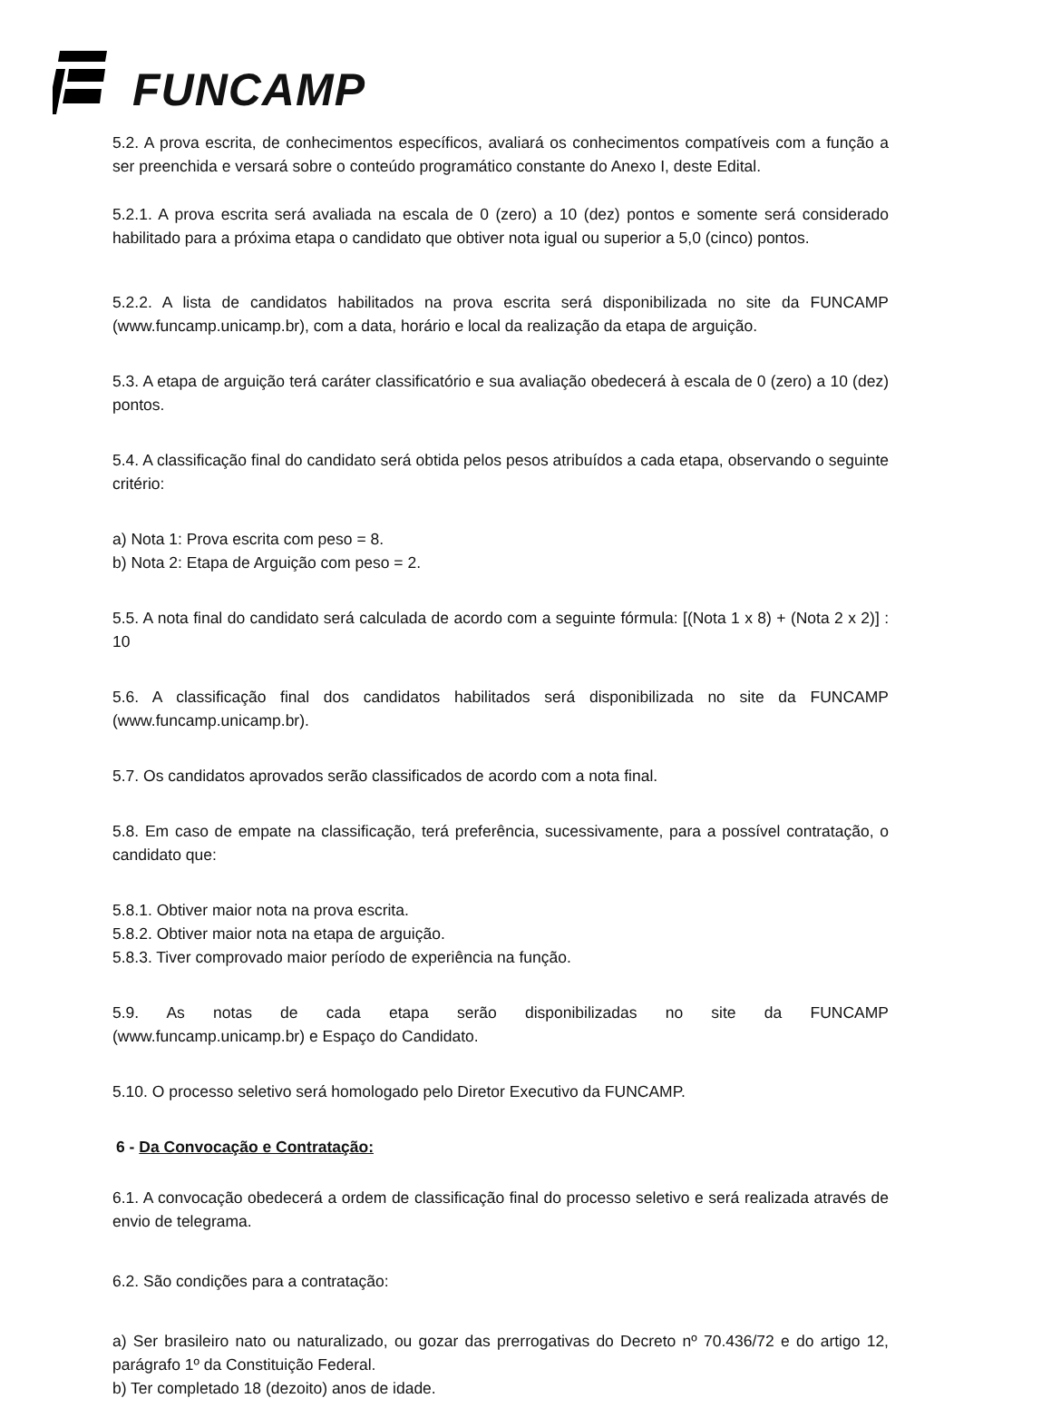FUNCAMP
5.2. A prova escrita, de conhecimentos específicos, avaliará os conhecimentos compatíveis com a função a ser preenchida e versará sobre o conteúdo programático constante do Anexo I, deste Edital.
5.2.1. A prova escrita será avaliada na escala de 0 (zero) a 10 (dez) pontos e somente será considerado habilitado para a próxima etapa o candidato que obtiver nota igual ou superior a 5,0 (cinco) pontos.
5.2.2. A lista de candidatos habilitados na prova escrita será disponibilizada no site da FUNCAMP (www.funcamp.unicamp.br), com a data, horário e local da realização da etapa de arguição.
5.3. A etapa de arguição terá caráter classificatório e sua avaliação obedecerá à escala de 0 (zero) a 10 (dez) pontos.
5.4. A classificação final do candidato será obtida pelos pesos atribuídos a cada etapa, observando o seguinte critério:
a) Nota 1: Prova escrita com peso = 8.
b) Nota 2: Etapa de Arguição com peso = 2.
5.5. A nota final do candidato será calculada de acordo com a seguinte fórmula: [(Nota 1 x 8) + (Nota 2 x 2)] : 10
5.6. A classificação final dos candidatos habilitados será disponibilizada no site da FUNCAMP (www.funcamp.unicamp.br).
5.7. Os candidatos aprovados serão classificados de acordo com a nota final.
5.8. Em caso de empate na classificação, terá preferência, sucessivamente, para a possível contratação, o candidato que:
5.8.1. Obtiver maior nota na prova escrita.
5.8.2. Obtiver maior nota na etapa de arguição.
5.8.3. Tiver comprovado maior período de experiência na função.
5.9. As notas de cada etapa serão disponibilizadas no site da FUNCAMP
(www.funcamp.unicamp.br) e Espaço do Candidato.
5.10. O processo seletivo será homologado pelo Diretor Executivo da FUNCAMP.
6 - Da Convocação e Contratação:
6.1. A convocação obedecerá a ordem de classificação final do processo seletivo e será realizada através de envio de telegrama.
6.2. São condições para a contratação:
a) Ser brasileiro nato ou naturalizado, ou gozar das prerrogativas do Decreto nº 70.436/72 e do artigo 12, parágrafo 1º da Constituição Federal.
b) Ter completado 18 (dezoito) anos de idade.